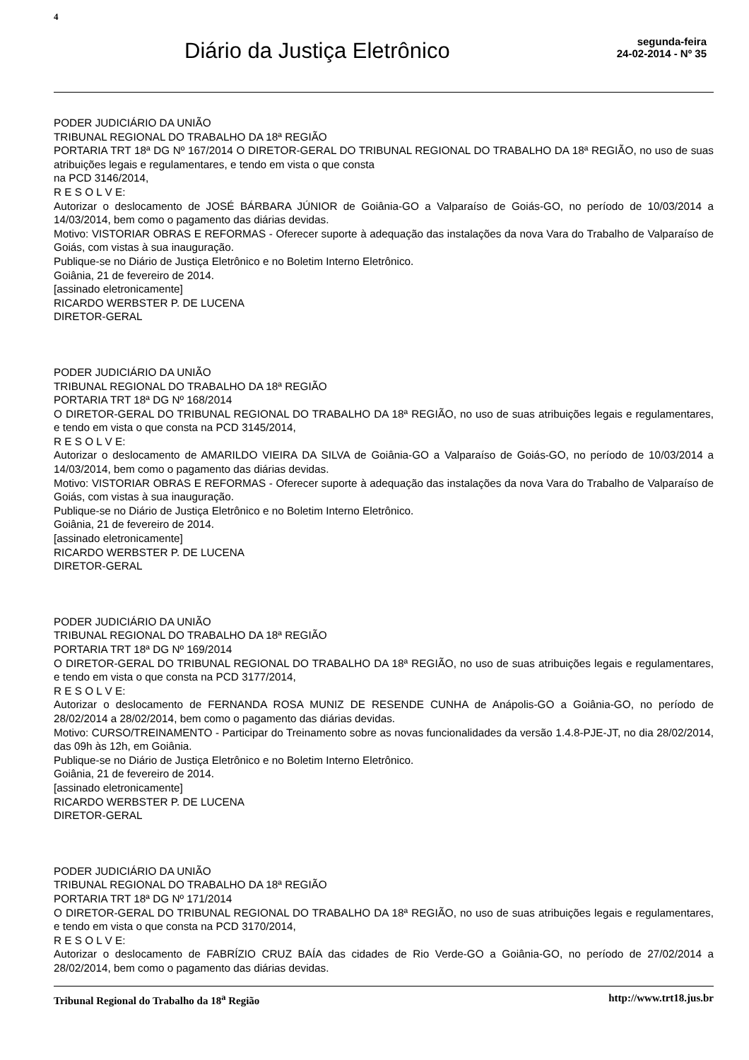4
Diário da Justiça Eletrônico
segunda-feira
24-02-2014 - Nº 35
PODER JUDICIÁRIO DA UNIÃO
TRIBUNAL REGIONAL DO TRABALHO DA 18ª REGIÃO
PORTARIA TRT 18ª DG Nº 167/2014 O DIRETOR-GERAL DO TRIBUNAL REGIONAL DO TRABALHO DA 18ª REGIÃO, no uso de suas atribuições legais e regulamentares, e tendo em vista o que consta
na PCD 3146/2014,
R E S O L V E:
Autorizar o deslocamento de JOSÉ BÁRBARA JÚNIOR de Goiânia-GO a Valparaíso de Goiás-GO, no período de 10/03/2014 a 14/03/2014, bem como o pagamento das diárias devidas.
Motivo: VISTORIAR OBRAS E REFORMAS - Oferecer suporte à adequação das instalações da nova Vara do Trabalho de Valparaíso de Goiás, com vistas à sua inauguração.
Publique-se no Diário de Justiça Eletrônico e no Boletim Interno Eletrônico.
Goiânia, 21 de fevereiro de 2014.
[assinado eletronicamente]
RICARDO WERBSTER P. DE LUCENA
DIRETOR-GERAL
PODER JUDICIÁRIO DA UNIÃO
TRIBUNAL REGIONAL DO TRABALHO DA 18ª REGIÃO
PORTARIA TRT 18ª DG Nº 168/2014
O DIRETOR-GERAL DO TRIBUNAL REGIONAL DO TRABALHO DA 18ª REGIÃO, no uso de suas atribuições legais e regulamentares, e tendo em vista o que consta na PCD 3145/2014,
R E S O L V E:
Autorizar o deslocamento de AMARILDO VIEIRA DA SILVA de Goiânia-GO a Valparaíso de Goiás-GO, no período de 10/03/2014 a 14/03/2014, bem como o pagamento das diárias devidas.
Motivo: VISTORIAR OBRAS E REFORMAS - Oferecer suporte à adequação das instalações da nova Vara do Trabalho de Valparaíso de Goiás, com vistas à sua inauguração.
Publique-se no Diário de Justiça Eletrônico e no Boletim Interno Eletrônico.
Goiânia, 21 de fevereiro de 2014.
[assinado eletronicamente]
RICARDO WERBSTER P. DE LUCENA
DIRETOR-GERAL
PODER JUDICIÁRIO DA UNIÃO
TRIBUNAL REGIONAL DO TRABALHO DA 18ª REGIÃO
PORTARIA TRT 18ª DG Nº 169/2014
O DIRETOR-GERAL DO TRIBUNAL REGIONAL DO TRABALHO DA 18ª REGIÃO, no uso de suas atribuições legais e regulamentares, e tendo em vista o que consta na PCD 3177/2014,
R E S O L V E:
Autorizar o deslocamento de FERNANDA ROSA MUNIZ DE RESENDE CUNHA de Anápolis-GO a Goiânia-GO, no período de 28/02/2014 a 28/02/2014, bem como o pagamento das diárias devidas.
Motivo: CURSO/TREINAMENTO - Participar do Treinamento sobre as novas funcionalidades da versão 1.4.8-PJE-JT, no dia 28/02/2014, das 09h às 12h, em Goiânia.
Publique-se no Diário de Justiça Eletrônico e no Boletim Interno Eletrônico.
Goiânia, 21 de fevereiro de 2014.
[assinado eletronicamente]
RICARDO WERBSTER P. DE LUCENA
DIRETOR-GERAL
PODER JUDICIÁRIO DA UNIÃO
TRIBUNAL REGIONAL DO TRABALHO DA 18ª REGIÃO
PORTARIA TRT 18ª DG Nº 171/2014
O DIRETOR-GERAL DO TRIBUNAL REGIONAL DO TRABALHO DA 18ª REGIÃO, no uso de suas atribuições legais e regulamentares, e tendo em vista o que consta na PCD 3170/2014,
R E S O L V E:
Autorizar o deslocamento de FABRÍZIO CRUZ BAÍA das cidades de Rio Verde-GO a Goiânia-GO, no período de 27/02/2014 a 28/02/2014, bem como o pagamento das diárias devidas.
Tribunal Regional do Trabalho da 18<sup>a</sup> Região http://www.trt18.jus.br